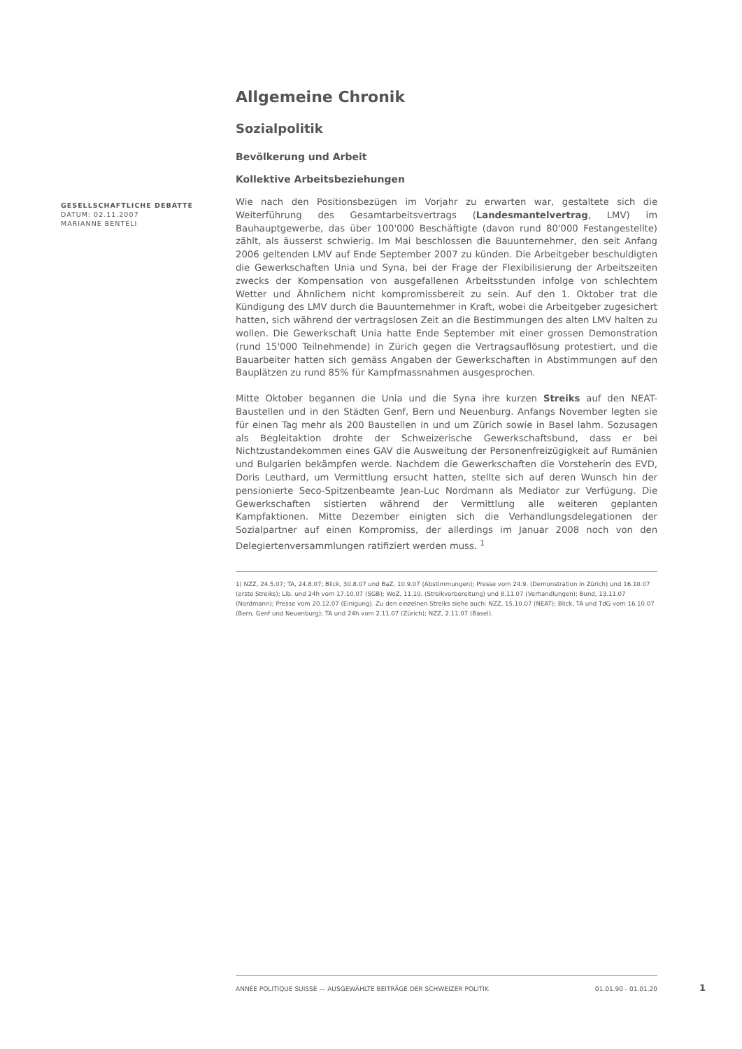GESELLSCHAFTLICHE DEBATTE
DATUM: 02.11.2007
MARIANNE BENTELI
Allgemeine Chronik
Sozialpolitik
Bevölkerung und Arbeit
Kollektive Arbeitsbeziehungen
Wie nach den Positionsbezügen im Vorjahr zu erwarten war, gestaltete sich die Weiterführung des Gesamtarbeitsvertrags (Landesmantelvertrag, LMV) im Bauhauptgewerbe, das über 100'000 Beschäftigte (davon rund 80'000 Festangestellte) zählt, als äusserst schwierig. Im Mai beschlossen die Bauunternehmer, den seit Anfang 2006 geltenden LMV auf Ende September 2007 zu künden. Die Arbeitgeber beschuldigten die Gewerkschaften Unia und Syna, bei der Frage der Flexibilisierung der Arbeitszeiten zwecks der Kompensation von ausgefallenen Arbeitsstunden infolge von schlechtem Wetter und Ähnlichem nicht kompromissbereit zu sein. Auf den 1. Oktober trat die Kündigung des LMV durch die Bauunternehmer in Kraft, wobei die Arbeitgeber zugesichert hatten, sich während der vertragslosen Zeit an die Bestimmungen des alten LMV halten zu wollen. Die Gewerkschaft Unia hatte Ende September mit einer grossen Demonstration (rund 15'000 Teilnehmende) in Zürich gegen die Vertragsauflösung protestiert, und die Bauarbeiter hatten sich gemäss Angaben der Gewerkschaften in Abstimmungen auf den Bauplätzen zu rund 85% für Kampfmassnahmen ausgesprochen.
Mitte Oktober begannen die Unia und die Syna ihre kurzen Streiks auf den NEAT-Baustellen und in den Städten Genf, Bern und Neuenburg. Anfangs November legten sie für einen Tag mehr als 200 Baustellen in und um Zürich sowie in Basel lahm. Sozusagen als Begleitaktion drohte der Schweizerische Gewerkschaftsbund, dass er bei Nichtzustandekommen eines GAV die Ausweitung der Personenfreizügigkeit auf Rumänien und Bulgarien bekämpfen werde. Nachdem die Gewerkschaften die Vorsteherin des EVD, Doris Leuthard, um Vermittlung ersucht hatten, stellte sich auf deren Wunsch hin der pensionierte Seco-Spitzenbeamte Jean-Luc Nordmann als Mediator zur Verfügung. Die Gewerkschaften sistierten während der Vermittlung alle weiteren geplanten Kampfaktionen. Mitte Dezember einigten sich die Verhandlungsdelegationen der Sozialpartner auf einen Kompromiss, der allerdings im Januar 2008 noch von den Delegiertenversammlungen ratifiziert werden muss. <sup>1</sup>
1) NZZ, 24.5.07; TA, 24.8.07; Blick, 30.8.07 und BaZ, 10.9.07 (Abstimmungen); Presse vom 24.9. (Demonstration in Zürich) und 16.10.07 (erste Streiks); Lib. und 24h vom 17.10.07 (SGB); WoZ, 11.10. (Streikvorbereitung) und 8.11.07 (Verhandlungen); Bund, 13.11.07 (Nordmann); Presse vom 20.12.07 (Einigung). Zu den einzelnen Streiks siehe auch: NZZ, 15.10.07 (NEAT); Blick, TA und TdG vom 16.10.07 (Bern, Genf und Neuenburg); TA und 24h vom 2.11.07 (Zürich); NZZ, 2.11.07 (Basel).
ANNÉE POLITIQUE SUISSE — AUSGEWÄHLTE BEITRÄGE DER SCHWEIZER POLITIK 01.01.90 - 01.01.20
1